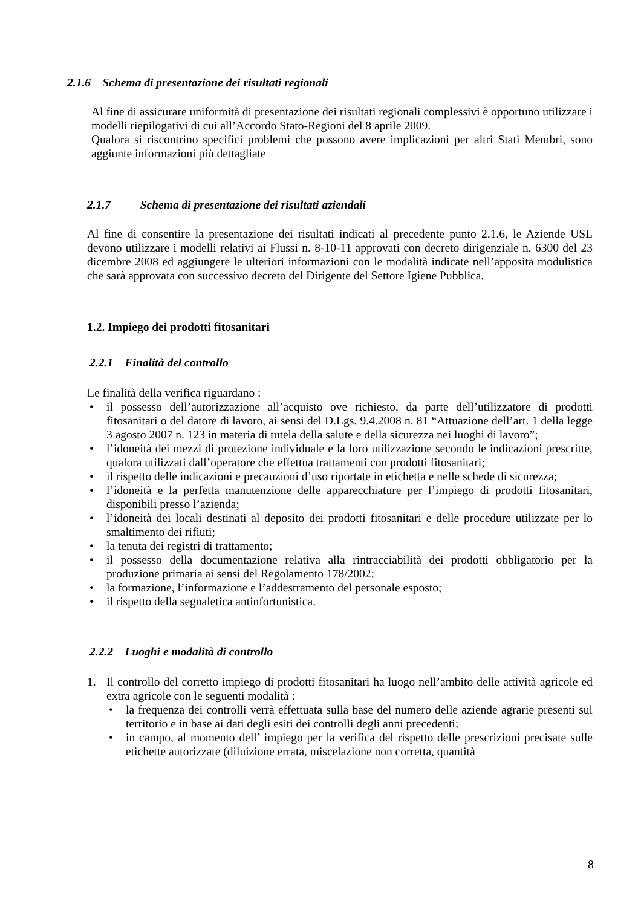2.1.6 Schema di presentazione dei risultati regionali
Al fine di assicurare uniformità di presentazione dei risultati regionali complessivi è opportuno utilizzare i modelli riepilogativi di cui all’Accordo Stato-Regioni del 8 aprile 2009.
Qualora si riscontrino specifici problemi che possono avere implicazioni per altri Stati Membri, sono aggiunte informazioni più dettagliate
2.1.7 Schema di presentazione dei risultati aziendali
Al fine di consentire la presentazione dei risultati indicati al precedente punto 2.1.6, le Aziende USL devono utilizzare i modelli relativi ai Flussi n. 8-10-11 approvati con decreto dirigenziale n. 6300 del 23 dicembre 2008 ed aggiungere le ulteriori informazioni con le modalità indicate nell’apposita modulistica che sarà approvata con successivo decreto del Dirigente del Settore Igiene Pubblica.
1.2. Impiego dei prodotti fitosanitari
2.2.1 Finalità del controllo
Le finalità della verifica riguardano :
• il possesso dell’autorizzazione all’acquisto ove richiesto, da parte dell’utilizzatore di prodotti fitosanitari o del datore di lavoro, ai sensi del D.Lgs. 9.4.2008 n. 81 “Attuazione dell’art. 1 della legge 3 agosto 2007 n. 123 in materia di tutela della salute e della sicurezza nei luoghi di lavoro”;
• l’idoneità dei mezzi di protezione individuale e la loro utilizzazione secondo le indicazioni prescritte, qualora utilizzati dall’operatore che effettua trattamenti con prodotti fitosanitari;
• il rispetto delle indicazioni e precauzioni d’uso riportate in etichetta e nelle schede di sicurezza;
• l’idoneità e la perfetta manutenzione delle apparecchiature per l’impiego di prodotti fitosanitari, disponibili presso l’azienda;
• l’idoneità dei locali destinati al deposito dei prodotti fitosanitari e delle procedure utilizzate per lo smaltimento dei rifiuti;
• la tenuta dei registri di trattamento;
• il possesso della documentazione relativa alla rintracciabilità dei prodotti obbligatorio per la produzione primaria ai sensi del Regolamento 178/2002;
• la formazione, l’informazione e l’addestramento del personale esposto;
• il rispetto della segnaletica antinfortunistica.
2.2.2 Luoghi e modalità di controllo
1. Il controllo del corretto impiego di prodotti fitosanitari ha luogo nell’ambito delle attività agricole ed extra agricole con le seguenti modalità :
• la frequenza dei controlli verrà effettuata sulla base del numero delle aziende agrarie presenti sul territorio e in base ai dati degli esiti dei controlli degli anni precedenti;
• in campo, al momento dell’ impiego per la verifica del rispetto delle prescrizioni precisate sulle etichette autorizzate (diluizione errata, miscelazione non corretta, quantità
8